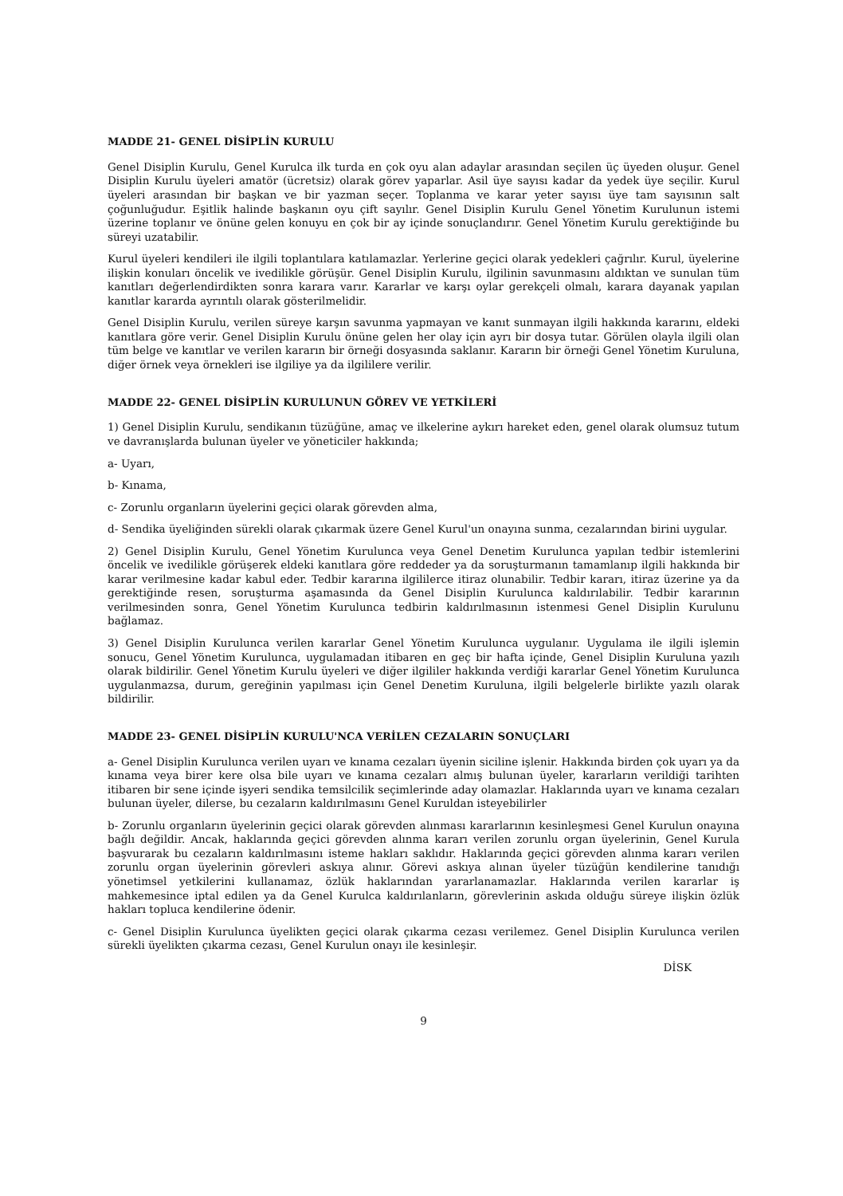MADDE 21- GENEL DİSİPLİN KURULU
Genel Disiplin Kurulu, Genel Kurulca ilk turda en çok oyu alan adaylar arasından seçilen üç üyeden oluşur. Genel Disiplin Kurulu üyeleri amatör (ücretsiz) olarak görev yaparlar. Asil üye sayısı kadar da yedek üye seçilir. Kurul üyeleri arasından bir başkan ve bir yazman seçer. Toplanma ve karar yeter sayısı üye tam sayısının salt çoğunluğudur. Eşitlik halinde başkanın oyu çift sayılır. Genel Disiplin Kurulu Genel Yönetim Kurulunun istemi üzerine toplanır ve önüne gelen konuyu en çok bir ay içinde sonuçlandırır. Genel Yönetim Kurulu gerektiğinde bu süreyi uzatabilir.
Kurul üyeleri kendileri ile ilgili toplantılara katılamazlar. Yerlerine geçici olarak yedekleri çağrılır. Kurul, üyelerine ilişkin konuları öncelik ve ivedilikle görüşür. Genel Disiplin Kurulu, ilgilinin savunmasını aldıktan ve sunulan tüm kanıtları değerlendirdikten sonra karara varır. Kararlar ve karşı oylar gerekçeli olmalı, karara dayanak yapılan kanıtlar kararda ayrıntılı olarak gösterilmelidir.
Genel Disiplin Kurulu, verilen süreye karşın savunma yapmayan ve kanıt sunmayan ilgili hakkında kararını, eldeki kanıtlara göre verir. Genel Disiplin Kurulu önüne gelen her olay için ayrı bir dosya tutar. Görülen olayla ilgili olan tüm belge ve kanıtlar ve verilen kararın bir örneği dosyasında saklanır. Kararın bir örneği Genel Yönetim Kuruluna, diğer örnek veya örnekleri ise ilgiliye ya da ilgililere verilir.
MADDE 22- GENEL DİSİPLİN KURULUNUN GÖREV VE YETKİLERİ
1) Genel Disiplin Kurulu, sendikanın tüzüğüne, amaç ve ilkelerine aykırı hareket eden, genel olarak olumsuz tutum ve davranışlarda bulunan üyeler ve yöneticiler hakkında;
a- Uyarı,
b- Kınama,
c- Zorunlu organların üyelerini geçici olarak görevden alma,
d- Sendika üyeliğinden sürekli olarak çıkarmak üzere Genel Kurul'un onayına sunma, cezalarından birini uygular.
2) Genel Disiplin Kurulu, Genel Yönetim Kurulunca veya Genel Denetim Kurulunca yapılan tedbir istemlerini öncelik ve ivedilikle görüşerek eldeki kanıtlara göre reddeder ya da soruşturmanın tamamlanıp ilgili hakkında bir karar verilmesine kadar kabul eder. Tedbir kararına ilgililerce itiraz olunabilir. Tedbir kararı, itiraz üzerine ya da gerektiğinde resen, soruşturma aşamasında da Genel Disiplin Kurulunca kaldırılabilir. Tedbir kararının verilmesinden sonra, Genel Yönetim Kurulunca tedbirin kaldırılmasının istenmesi Genel Disiplin Kurulunu bağlamaz.
3) Genel Disiplin Kurulunca verilen kararlar Genel Yönetim Kurulunca uygulanır. Uygulama ile ilgili işlemin sonucu, Genel Yönetim Kurulunca, uygulamadan itibaren en geç bir hafta içinde, Genel Disiplin Kuruluna yazılı olarak bildirilir. Genel Yönetim Kurulu üyeleri ve diğer ilgililer hakkında verdiği kararlar Genel Yönetim Kurulunca uygulanmazsa, durum, gereğinin yapılması için Genel Denetim Kuruluna, ilgili belgelerle birlikte yazılı olarak bildirilir.
MADDE 23- GENEL DİSİPLİN KURULU'NCA VERİLEN CEZALARIN SONUÇLARI
a- Genel Disiplin Kurulunca verilen uyarı ve kınama cezaları üyenin siciline işlenir. Hakkında birden çok uyarı ya da kınama veya birer kere olsa bile uyarı ve kınama cezaları almış bulunan üyeler, kararların verildiği tarihten itibaren bir sene içinde işyeri sendika temsilcilik seçimlerinde aday olamazlar. Haklarında uyarı ve kınama cezaları bulunan üyeler, dilerse, bu cezaların kaldırılmasını Genel Kuruldan isteyebilirler
b- Zorunlu organların üyelerinin geçici olarak görevden alınması kararlarının kesinleşmesi Genel Kurulun onayına bağlı değildir. Ancak, haklarında geçici görevden alınma kararı verilen zorunlu organ üyelerinin, Genel Kurula başvurarak bu cezaların kaldırılmasını isteme hakları saklıdır. Haklarında geçici görevden alınma kararı verilen zorunlu organ üyelerinin görevleri askıya alınır. Görevi askıya alınan üyeler tüzüğün kendilerine tanıdığı yönetimsel yetkilerini kullanamaz, özlük haklarından yararlanamazlar. Haklarında verilen kararlar iş mahkemesince iptal edilen ya da Genel Kurulca kaldırılanların, görevlerinin askıda olduğu süreye ilişkin özlük hakları topluca kendilerine ödenir.
c- Genel Disiplin Kurulunca üyelikten geçici olarak çıkarma cezası verilemez. Genel Disiplin Kurulunca verilen sürekli üyelikten çıkarma cezası, Genel Kurulun onayı ile kesinleşir.
DİSK
9